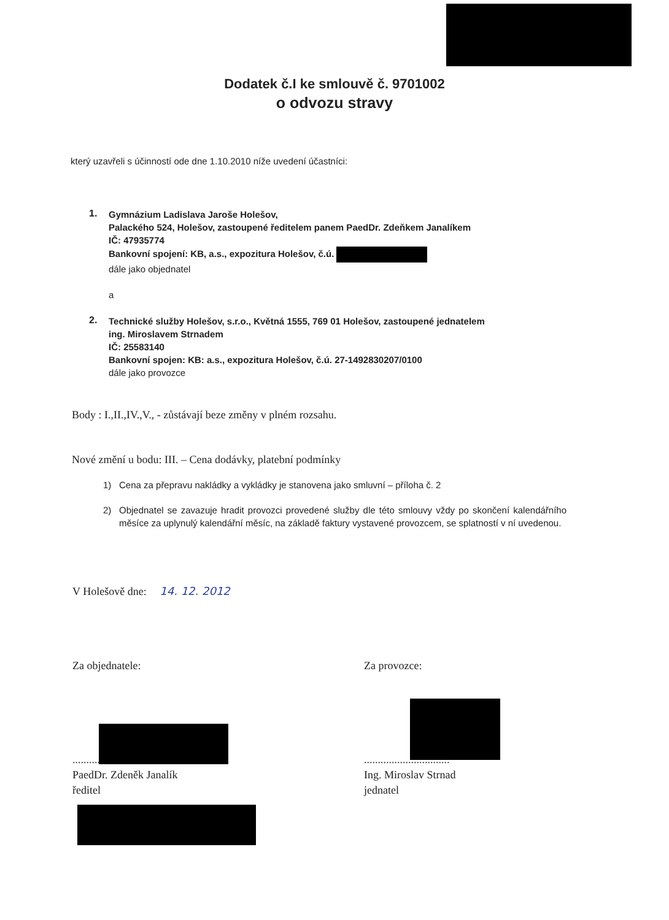Dodatek č.I ke smlouvě č. 9701002
o odvozu stravy
který uzavřeli s účinností ode dne 1.10.2010 níže uvedení účastníci:
1.
Gymnázium Ladislava Jaroše Holešov,
Palackého 524, Holešov, zastoupené ředitelem panem PaedDr. Zdeňkem Janalíkem
IČ: 47935774
Bankovní spojení: KB, a.s., expozitura Holešov, č.ú.
dále jako objednatel
a
2.
Technické služby Holešov, s.r.o., Květná 1555, 769 01 Holešov, zastoupené jednatelem
ing. Miroslavem Strnadem
IČ: 25583140
Bankovní spojen: KB: a.s., expozitura Holešov, č.ú. 27-1492830207/0100
dále jako provozce
Body : I.,II.,IV.,V., - zůstávají beze změny v plném rozsahu.
Nové změní u bodu: III. – Cena dodávky, platební podmínky
1) Cena za přepravu nakládky a vykládky je stanovena jako smluvní – příloha č. 2
2) Objednatel se zavazuje hradit provozci provedené služby dle této smlouvy vždy po skončení kalendářního měsíce za uplynulý kalendářní měsíc, na základě faktury vystavené provozcem, se splatností v ní uvedenou.
V Holešově dne: 14. 12. 2012
Za objednatele: Za provozce:
.............................
PaedDr. Zdeněk Janalík
ředitel
...............................
Ing. Miroslav Strnad
jednatel